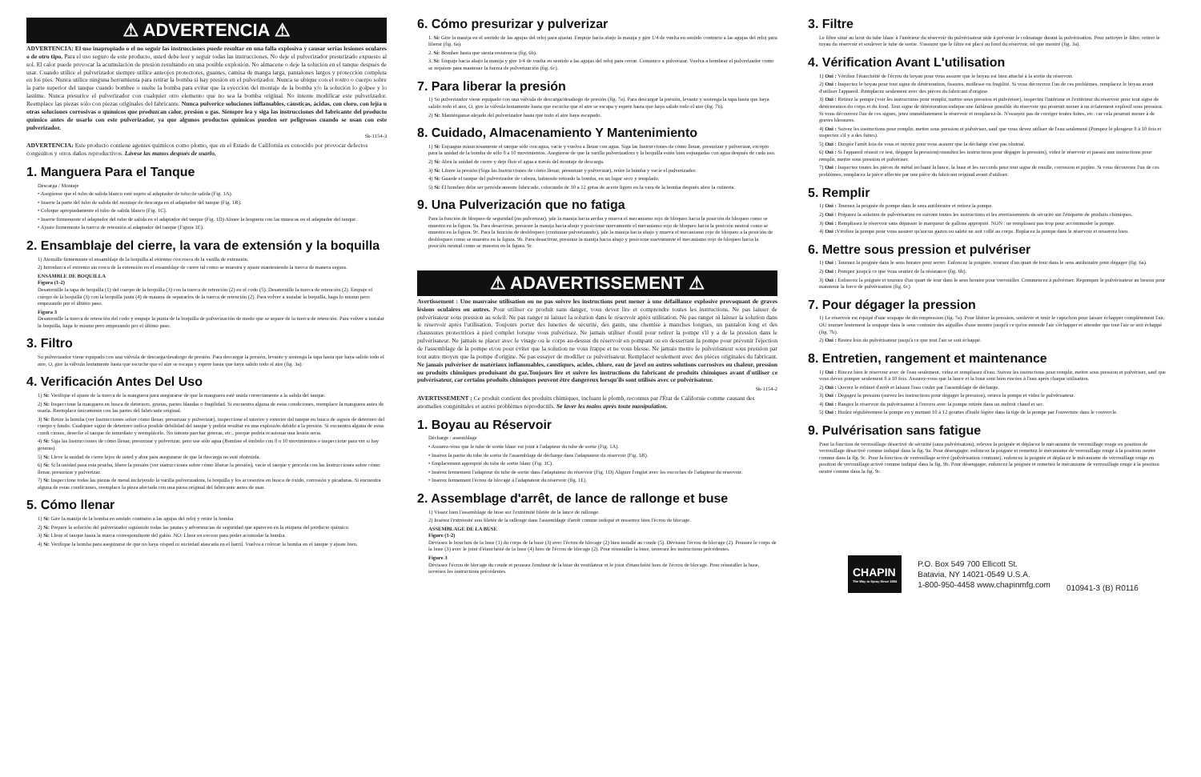⚠ ADVERTENCIA ⚠
ADVERTENCIA: El uso inapropiado o el no seguir las instrucciones puede resultar en una falla explosiva y causar serias lesiones oculares o de otro tipo. Para el uso seguro de este producto, usted debe leer y seguir todas las instrucciones. No deje el pulverizador presurizado expuesto al sol. El calor puede provocar la acumulación de presión resultando en una posible explosión. No almacene o deje la solución en el tanque después de usar. Cuando utilice el pulverizador siempre utilice anteojos protectores, guantes, camisa de manga larga, pantalones largos y protección completa en los pies. Nunca utilice ninguna herramienta para retirar la bomba si hay presión en el pulverizador. Nunca se ubique con el rostro o cuerpo sobre la parte superior del tanque cuando bombee o suelte la bomba para evitar que la eyección del montaje de la bomba y/o la solución lo golpee y lo lastime. Nunca presurice el pulverizador con cualquier otro elemento que no sea la bomba original. No intente modificar este pulverizador. Reemplace las piezas sólo con piezas originales del fabricante. Nunca pulverice soluciones inflamables, cáusticas, ácidas, con cloro, con lejía u otras soluciones corrosivas o químicos que produzcan calor, presión o gas. Siempre lea y siga las instrucciones del fabricante del producto químico antes de usarlo con este pulverizador, ya que algunos productos químicos pueden ser peligrosos cuando se usan con este pulverizador.
Sk-1154-3
ADVERTENCIA: Este producto contiene agentes químicos como plomo, que en el Estado de California es conocido por provocar defectos congénitos y otros daños reproductivos. Lávese las manos después de usarlo.
1. Manguera Para el Tanque
Descarga / Montaje
• Asegúrese que el tubo de salida blanco esté sujeto al adaptador de tubo de salida (Fig. 1A).
• Inserte la parte del tubo de salida del montaje de descarga en el adaptador del tanque (Fig. 1B).
• Coloque apropiadamente el tubo de salida blanco (Fig. 1C).
• Inserte firmemente el adaptador del tubo de salida en el adaptador del tanque (Fig. 1D) Alinee la lengueta con las muescas en el adaptador del tanque.
• Ajuste firmemente la tuerca de retensión al adaptador del tanque (Figura 1E).
2. Ensamblaje del cierre, la vara de extensión y la boquilla
1) Atornille firmemente el ensamblaje de la boquilla al extremo con rosca de la varilla de extensión.
2) Introduzca el extremo sin rosca de la extensión en el ensamblaje de cierre tal como se muestra y ajuste manteniendo la tuerca de manera segura.
ENSAMBLE DE BOQUILLA
Figura (1-2)
Desatornille la tapa de boquilla (1) del cuerpo de la boquilla (3) con la tuerca de retención (2) en el codo (5). Desatornille la tuerca de retención (2). Empuje el cuerpo de la boquilla (3) con la boquilla junta (4) de manera de separarlos de la tuerca de retención (2). Para volver a instalar la boquilla, haga lo mismo pero empezando por el último paso.
Figura 3
Desatornille la tuerca de retención del codo y empuje la punta de la boquilla de pulverización de modo que se separe de la tuerca de retención. Para volver a instalar la boquilla, haga lo mismo pero empezando por el último paso.
3. Filtro
Su pulverizador viene equipado con una válvula de descarga/desahogo de presión. Para descargar la presión, levante y sostenga la tapa hasta que haya salido todo el aire, O, gire la válvula lentamente hasta que escuche que el aire se escapa y espere hasta que haya salido todo el aire (fig. 3a).
4. Verificación Antes Del Uso
1) Sí: Verifique el ajuste de la tuerca de la manguera para asegurarse de que la manguera esté unida correctamente a la salida del tanque.
2) Sí: Inspeccione la manguera en busca de deterioro, grietas, partes blandas o fragilidad. Si encuentra alguna de estas condiciones, reemplace la manguera antes de usarla. Reemplace únicamente con las partes del fabricante original.
3) Sí: Retire la bomba (ver Instrucciones sobre cómo llenar, presurizar y pulverizar), inspeccione el interior y exterior del tanque en busca de signos de deterioro del cuerpo y fondo. Cualquier signo de deterioro indica posible debilidad del tanque y podría resultar en una explosión debido a la presión. Si encuentra alguna de estas condi ciones, deseche el tanque de inmediato y reemplácelo. No intente parchar goteras, etc., porque podría ocasionar una lesión seria.
4) Sí: Siga las Instrucciones de cómo llenar, presurizar y pulverizar, pero use sólo agua (Bombee el émbolo con 8 o 10 movimientos e inspeccione para ver si hay goteras).
5) Sí: Lleve la unidad de cierre lejos de usted y abra para asegurarse de que la descarga no esté obstruida.
6) Sí: Si la unidad pasa esta prueba, libere la presión (ver instrucciones sobre cómo liberar la presión), vacíe el tanque y proceda con las Instrucciones sobre cómo llenar, presurizar y pulverizar.
7) Sí: Inspeccione todas las piezas de metal incluyendo la varilla pulverizadora, la boquilla y los accesorios en busca de óxido, corrosión y picaduras. Si encuentra alguna de estas condiciones, reemplace la pieza afectada con una pieza original del fabricante antes de usar.
5. Cómo llenar
1) Sí: Gire la manija de la bomba en sentido contrario a las agujas del reloj y retire la bomba
2) Sí: Prepare la solución del pulverizador siguiendo todas las pautas y advertencias de seguridad que aparecen en la etiqueta del producto químico.
3) Sí: Llene el tanque hasta la marca correspondiente del galón. NO: Llene en exceso para poder acomodar la bomba.
4) Sí: Verifique la bomba para asegurarse de que no haya césped ni suciedad atascada en el barril. Vuelva a colocar la bomba en el tanque y ajuste bien.
6. Cómo presurizar y pulverizar
1. Sí: Gire la manija en el sentido de las agujas del reloj para ajustar. Empuje hacia abajo la manija y gire 1/4 de vuelta en sentido contrario a las agujas del reloj para liberar (fig. 6a).
2. Sí: Bombee hasta que sienta resistencia (fig. 6b).
3. Sí: Empuje hacia abajo la manija y gire 1/4 de vuelta en sentido a las agujas del reloj para cerrar. Comience a pulverizar. Vuelva a bombear el pulverizador como se requiere para mantener la fuerza de pulverización (fig. 6c).
7. Para liberar la presión
1) Su pulverizador viene equipado con una válvula de descarga/desahogo de presión (fig. 7a). Para descargar la presión, levante y sostenga la tapa hasta que haya salido todo el aire, O, gire la válvula lentamente hasta que escuche que el aire se escapa y espere hasta que haya salido todo el aire (fig. 7b).
2) Sí: Manténganse alejado del pulverizador hasta que todo el aire haya escapado.
8. Cuidado, Almacenamiento Y Mantenimiento
1) Sí: Enjuague minuciosamente el tanque sólo con agua, vacíe y vuelva a llenar con agua. Siga las Instrucciones de cómo llenar, presurizar y pulverizar, excepto para la unidad de la bomba de sólo 8 a 10 movimientos. Asegúrese de que la varilla pulverizadora y la boquilla estén bien enjuagadas con agua después de cada uso.
2) Sí: Abra la unidad de cierre y deje fluir el agua a través del montaje de descarga.
3) Sí: Libere la presión (Siga las Instrucciones de cómo llenar, presurizar y pulverizar), retire la bomba y vacíe el pulverizador.
4) Sí: Guarde el tanque del pulverizador de cabeza, habiendo retirado la bomba, en un lugar seco y templado.
5) Sí: El bombeo debe ser periódicamente lubricado, colocando de 10 a 12 gotas de aceite ligero en la vara de la bomba después abrir la cubierta.
9. Una Pulverización que no fatiga
Para la función de bloqueo de seguridad (no pulverizar), jale la manija hacia arriba y mueva el mecanismo rojo de bloqueo hacia la posición de bloqueo como se muestra en la figura. 9a. Para desactivar, presione la manija hacia abajo y posicione nuevamente el mecanismo rojo de bloqueo hacia la posición neutral como se muestra en la figura. 9c. Para la función de desbloqueo (continuar pulverizando), jale la manija hacia abajo y mueva el mecanismo rojo de bloqueo a la posición de desbloqueo como se muestra en la figura. 9b. Para desactivar, presione la manija hacia abajo y posicione nuevamente el mecanismo rojo de bloqueo hacia la posición neutral como se muestra en la figura. 9c.
⚠ ADAVERTISSEMENT ⚠
Avertissement : Une mauvaise utilisation ou ne pas suivre les instructions peut mener à une défaillance explosive provoquant de graves lésions oculaires ou autres. Pour utiliser ce produit sans danger, vous devez lire et comprendre toutes les instructions. Ne pas laisser de pulvérisateur sous pression au soleil. Ne pas ranger ni laisser la solution dans le réservoir après utilisation. Ne pas ranger ni laisser la solution dans le réservoir après l'utilisation. Toujours porter des lunettes de sécurité, des gants, une chemise à manches longues, un pantalon long et des chaussures protectrices à pied complet lorsque vous pulvérisez. Ne jamais utiliser d'outil pour retirer la pompe s'il y a de la pression dans le pulvérisateur. Ne jamais se placer avec le visage ou le corps au-dessus du réservoir en pompant ou en desserrant la pompe pour prévenir l'éjection de l'assemblage de la pompe et/ou pour éviter que la solution ne vous frappe et ne vous blesse. Ne jamais mettre le pulvérisateur sous pression par tout autre moyen que la pompe d'origine. Ne pas essayer de modifier ce pulvérisateur. Remplacer seulement avec des pièces originales du fabricant. Ne jamais pulvériser de matériaux inflammables, caustiques, acides, chlore, eau de javel ou autres solutions corrosives ou chaleur, pression ou produits chimiques produisant du gaz.Toujours lire et suivre les instructions du fabricant de produits chimiques avant d'utiliser ce pulvérisateur, car certains produits chimiques peuvent être dangereux lorsqu'ils sont utilisés avec ce pulvérisateur.
Sk-1154-2
AVERTISSEMENT : Ce produit contient des produits chimiques, incluant le plomb, reconnus par l'État de Californie comme causant des anomalies congénitales et autres problèmes reproductifs. Se laver les mains après toute manipulation.
1. Boyau au Réservoir
Décharge / assemblage
• Assurez-vous que le tube de sortie blanc est joint à l'adapteur du tube de sortie (Fig. 1A).
• Insérez la partie du tube de sortie de l'assemblage de décharge dans l'adaptateur du réservoir (Fig. 1B).
• Emplacement approprié du tube de sortie blanc (Fig. 1C).
• Insérez fermement l'adapteur du tube de sortie dans l'adaptateur du réservoir (Fig. 1D) Aligner l'onglet avec les encoches de l'adapteur du réservoir.
• Insérez fermement l'écrou de blocage à l'adaptateur du réservoir (fig. 1E).
2. Assemblage d'arrêt, de lance de rallonge et buse
1) Vissez bien l'assemblage de buse sur l'extrémité filetée de la lance de rallonge.
2) Insérez l'extrémité non filetée de la rallonge dans l'assemblage d'arrêt comme indiqué et resserrez bien l'écrou de blocage.
ASSEMBLAGE DE LA BUSE
Figure (1-2)
Dévissez le bouchon de la buse (1) du corps de la buse (3) avec l'écrou de blocage (2) bien installé au coude (5). Dévissez l'écrou de blocage (2). Poussez le corps de la buse (3) avec le joint d'étanchéité de la buse (4) hors de l'écrou de blocage (2). Pour réinstaller la buse, inversez les instructions précédentes.
Figure 3
Dévissez l'écrou de blocage du coude et poussez l'embout de la buse du ventilateur et le joint d'étanchéité hors de l'écrou de blocage. Pour réinstaller la buse, inversez les instructions précédentes.
3. Filtre
Le filtre situé au bout du tube blanc à l'intérieur du réservoir du pulvérisateur aide à prévenir le colmatage durant la pulvérisation. Pour nettoyer le filtre, retirer le tuyau du réservoir et soulever le tube de sortie. S'assurer que le filtre est placé au fond du réservoir, tel que montré (fig. 3a).
4. Vérification Avant L'utilisation
1) Oui : Vérifiez l'étanchéité de l'écrou du boyau pour vous assurer que le boyau est bien attaché à la sortie du réservoir.
2) Oui : Inspectez le boyau pour tout signe de détérioration, fissures, mollesse ou fragilité. Si vous découvrez l'un de ces problèmes, remplacez le boyau avant d'utiliser l'appareil. Remplacez seulement avec des pièces du fabricant d'origine.
3) Oui : Retirez la pompe (voir les instructions pour remplir, mettre sous pression et pulvériser), inspectez l'intérieur et l'extérieur du réservoir pour tout signe de détérioration du corps et du fond. Tout signe de détérioration indique une faiblesse possible du réservoir qui pourrait mener à un éclatement explosif sous pression. Si vous découvrez l'un de ces signes, jetez immédiatement le réservoir et remplacez-le. N'essayez pas de corriger toutes fuites, etc. car cela pourrait mener à de graves blessures.
4) Oui : Suivez les instructions pour remplir, mettre sous pression et pulvériser, sauf que vous devez utiliser de l'eau seulement (Pompez le plongeur 8 à 10 fois et inspectez s'il y a des fuites).
5) Oui : Dirigez l'arrêt loin de vous et ouvrez pour vous assurer que la décharge n'est pas obstrué.
6) Oui : Si l'appareil réussit ce test, dégagez la pression(consultez les instructions pour dégager la pression), videz le réservoir et passez aux instructions pour remplir, mettre sous pression et pulvériser.
7) Oui : Inspectez toutes les pièces de métal incluant la lance, la buse et les raccords pour tout signe de rouille, corrosion et piqûre. Si vous découvrez l'un de ces problèmes, remplacez la pièce affectée par une pièce du fabricant original avant d'utiliser.
5. Remplir
1) Oui : Tournez la poignée de pompe dans le sens antihoraire et retirez la pompe.
2) Oui : Préparez la solution de pulvérisation en suivant toutes les instructions et les avertissements de sécurité sur l'étiquette de produits chimiques.
3) Oui : Remplissez le réservoir sans dépasser le marqueur de gallons approprié. NON : ne remplissez pas trop pour accommoder la pompe.
4) Oui : Vérifiez la pompe pour vous assurer qu'aucun gazon ou saleté ne soit collé au corps. Replacez la pompe dans le réservoir et resserrez bien.
6. Mettre sous pression et pulvériser
1) Oui : Tournez la poignée dans le sens horaire pour serrer. Enfoncez la poignée, tournez d'un quart de tour dans le sens antihoraire pour dégager (fig. 6a).
2) Oui : Pompez jusqu'à ce que vous sentiez de la résistance (fig. 6b).
3) Oui : Enfoncez la poignée et tournez d'un quart de tour dans le sens horaire pour verrouiller. Commencez à pulvériser. Repompez le pulvérisateur au besoin pour maintenir la force de pulvérisation (fig. 6c).
7. Pour dégager la pression
1) Le réservoir est équipé d'une soupape de décompression (fig. 7a). Pour libérer la pression, soulever et tenir le capuchon pour laisser échapper complètement l'air, OU tourner lentement la soupape dans le sens contraire des aiguilles d'une montre jusqu'à ce qu'on entende l'air s'échapper et attendre que tout l'air se soit échappé (fig. 7b).
2) Oui : Restez loin du pulvérisateur jusqu'à ce que tout l'air se soit échappé.
8. Entretien, rangement et maintenance
1) Oui : Rincez bien le réservoir avec de l'eau seulement, videz et remplissez d'eau. Suivez les instructions pour remplir, mettre sous pression et pulvériser, sauf que vous devez pomper seulement 8 à 10 fois. Assurez-vous que la lance et la buse sont bien rincées à l'eau après chaque utilisation.
2) Oui : Ouvrez le robinet d'arrêt et laissez l'eau couler par l'assemblage de décharge.
3) Oui : Dégagez la pression (suivez les instructions pour dégager la pression), retirez la pompe et videz le pulvérisateur.
4) Oui : Rangez le réservoir du pulvérisateur à l'envers avec la pompe retirée dans un endroit chaud et sec.
5) Oui : Huilez régulièrement la pompe en y mettant 10 à 12 gouttes d'huile légère dans la tige de la pompe par l'ouverture dans le couvercle.
9. Pulvérisation sans fatigue
Pour la fonction de verrouillage désactivé de sécurité (sans pulvérisation), relevez la poignée et déplacez le mécanisme de verrouillage rouge en position de verrouillage désactivé comme indiqué dans la fig. 9a. Pour désengager, enfoncez la poignée et remettez le mécanisme de verrouillage rouge à la position neutre comme dans la fig. 9c. Pour la fonction de verrouillage activé (pulvérisation continue), enfoncez la poignée et déplacez le mécanisme de verrouillage rouge en position de verrouillage activé comme indiqué dans la fig. 9b. Pour désengager, enfoncez la poignée et remettez le mécanisme de verrouillage rouge à la position neutre comme dans la fig. 9c.
CHAPIN
The Way to Spray Since 1884
P.O. Box 549 700 Ellicott St.
Batavia, NY 14021-0549 U.S.A.
1-800-950-4458 www.chapinmfg.com
010941-3 (B) R0116